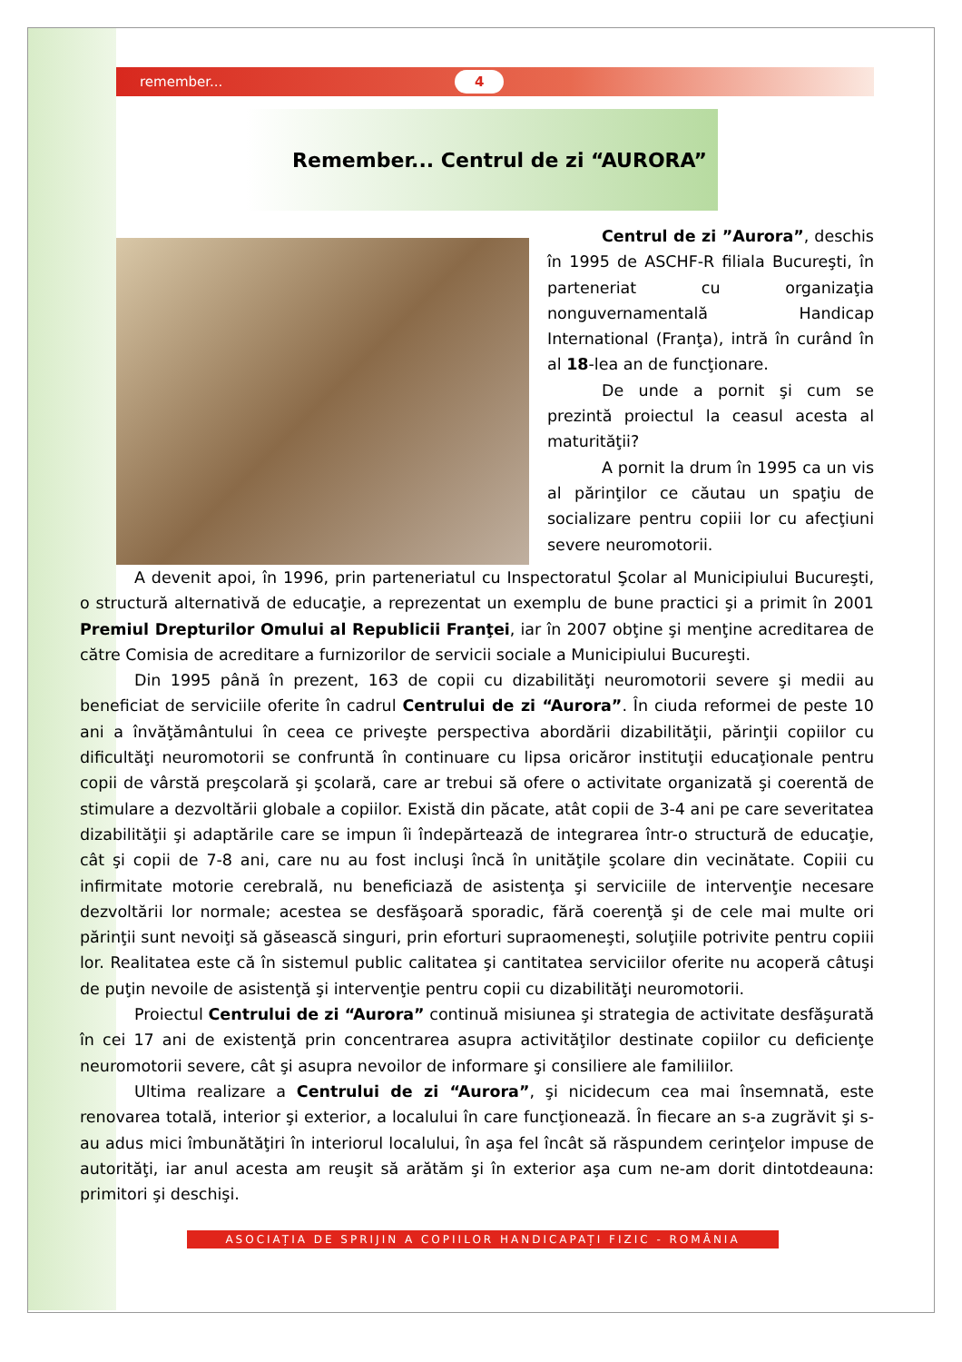remember... 4
Remember... Centrul de zi “AURORA”
Centrul de zi ”Aurora”, deschis în 1995 de ASCHF-R filiala Bucureşti, în parteneriat cu organizaţia nonguvernamentală Handicap International (Franţa), intră în curând în al 18-lea an de funcţionare.
De unde a pornit şi cum se prezintă proiectul la ceasul acesta al maturităţii?
A pornit la drum în 1995 ca un vis al părinţilor ce căutau un spaţiu de socializare pentru copiii lor cu afecţiuni severe neuromotorii.
A devenit apoi, în 1996, prin parteneriatul cu Inspectoratul Şcolar al Municipiului Bucureşti, o structură alternativă de educaţie, a reprezentat un exemplu de bune practici şi a primit în 2001 Premiul Drepturilor Omului al Republicii Franţei, iar în 2007 obţine şi menţine acreditarea de către Comisia de acreditare a furnizorilor de servicii sociale a Municipiului Bucureşti.
Din 1995 până în prezent, 163 de copii cu dizabilităţi neuromotorii severe şi medii au beneficiat de serviciile oferite în cadrul Centrului de zi “Aurora”. În ciuda reformei de peste 10 ani a învăţământului în ceea ce priveşte perspectiva abordării dizabilităţii, părinţii copiilor cu dificultăţi neuromotorii se confruntă în continuare cu lipsa oricăror instituţii educaţionale pentru copii de vârstă preşcolară şi şcolară, care ar trebui să ofere o activitate organizată şi coerentă de stimulare a dezvoltării globale a copiilor. Există din păcate, atât copii de 3-4 ani pe care severitatea dizabilităţii şi adaptările care se impun îi îndepărtează de integrarea într-o structură de educaţie, cât şi copii de 7-8 ani, care nu au fost incluşi încă în unităţile şcolare din vecinătate. Copiii cu infirmitate motorie cerebrală, nu beneficiază de asistenţa şi serviciile de intervenţie necesare dezvoltării lor normale; acestea se desfăşoară sporadic, fără coerenţă şi de cele mai multe ori părinţii sunt nevoiţi să găsească singuri, prin eforturi supraomeneşti, soluţiile potrivite pentru copiii lor. Realitatea este că în sistemul public calitatea şi cantitatea serviciilor oferite nu acoperă câtuşi de puţin nevoile de asistenţă şi intervenţie pentru copii cu dizabilităţi neuromotorii.
Proiectul Centrului de zi “Aurora” continuă misiunea şi strategia de activitate desfăşurată în cei 17 ani de existenţă prin concentrarea asupra activităţilor destinate copiilor cu deficienţe neuromotorii severe, cât şi asupra nevoilor de informare şi consiliere ale familiilor.
Ultima realizare a Centrului de zi “Aurora”, şi nicidecum cea mai însemnată, este renovarea totală, interior şi exterior, a localului în care funcţionează. În fiecare an s-a zugrăvit şi s-au adus mici îmbunătăţiri în interiorul localului, în aşa fel încât să răspundem cerinţelor impuse de autorităţi, iar anul acesta am reuşit să arătăm şi în exterior aşa cum ne-am dorit dintotdeauna: primitori şi deschişi.
ASOCIAȚIA DE SPRIJIN A COPIILOR HANDICAPAȚI FIZIC - ROMÂNIA